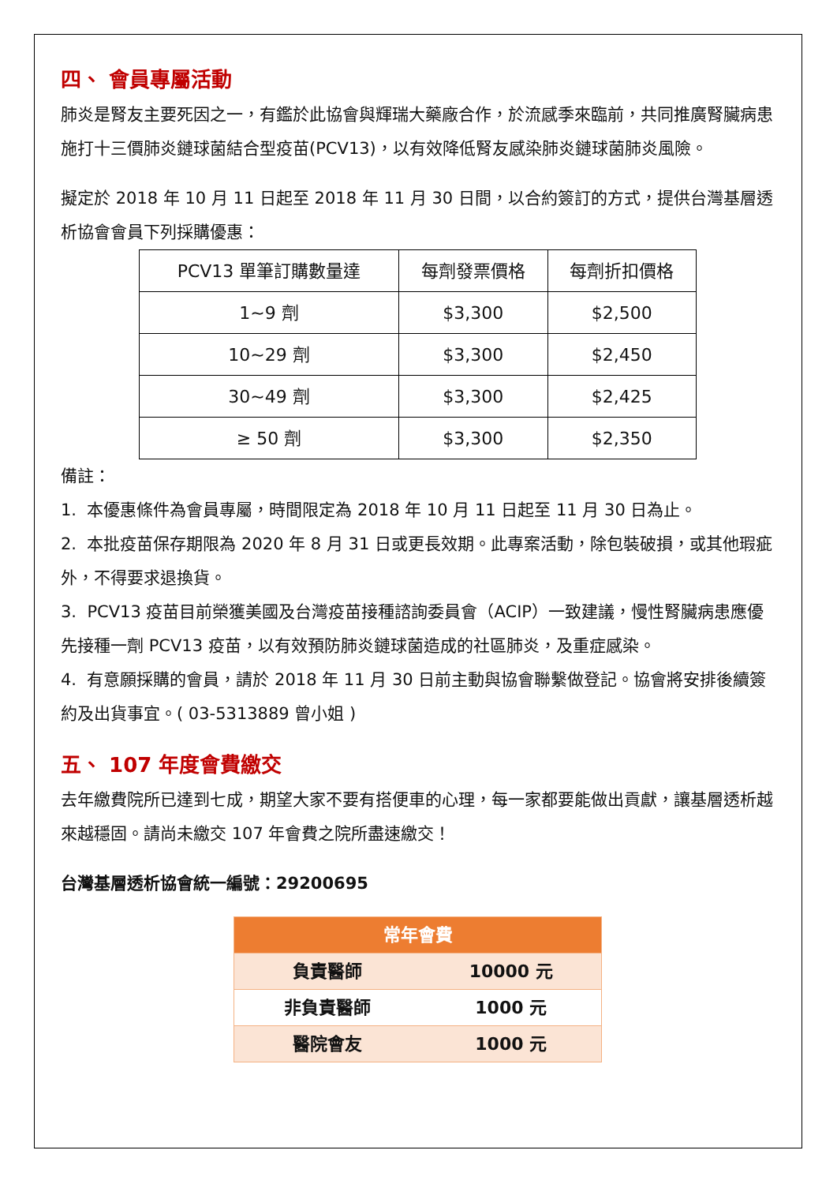四、 會員專屬活動
肺炎是腎友主要死因之一，有鑑於此協會與輝瑞大藥廠合作，於流感季來臨前，共同推廣腎臟病患施打十三價肺炎鏈球菌結合型疫苗(PCV13)，以有效降低腎友感染肺炎鏈球菌肺炎風險。
擬定於 2018 年 10 月 11 日起至 2018 年 11 月 30 日間，以合約簽訂的方式，提供台灣基層透析協會會員下列採購優惠：
| PCV13 單筆訂購數量達 | 每劑發票價格 | 每劑折扣價格 |
| 1~9 劑 | $3,300 | $2,500 |
| 10~29 劑 | $3,300 | $2,450 |
| 30~49 劑 | $3,300 | $2,425 |
| ≥ 50 劑 | $3,300 | $2,350 |
備註：
1. 本優惠條件為會員專屬，時間限定為 2018 年 10 月 11 日起至 11 月 30 日為止。
2. 本批疫苗保存期限為 2020 年 8 月 31 日或更長效期。此專案活動，除包裝破損，或其他瑕疵外，不得要求退換貨。
3. PCV13 疫苗目前榮獲美國及台灣疫苗接種諮詢委員會（ACIP）一致建議，慢性腎臟病患應優先接種一劑 PCV13 疫苗，以有效預防肺炎鏈球菌造成的社區肺炎，及重症感染。
4. 有意願採購的會員，請於 2018 年 11 月 30 日前主動與協會聯繫做登記。協會將安排後續簽約及出貨事宜。( 03-5313889 曾小姐 )
五、 107 年度會費繳交
去年繳費院所已達到七成，期望大家不要有搭便車的心理，每一家都要能做出貢獻，讓基層透析越來越穩固。請尚未繳交 107 年會費之院所盡速繳交！
台灣基層透析協會統一編號：29200695
| 常年會費 | |
| --- | --- |
| 負責醫師 | 10000 元 |
| 非負責醫師 | 1000 元 |
| 醫院會友 | 1000 元 |